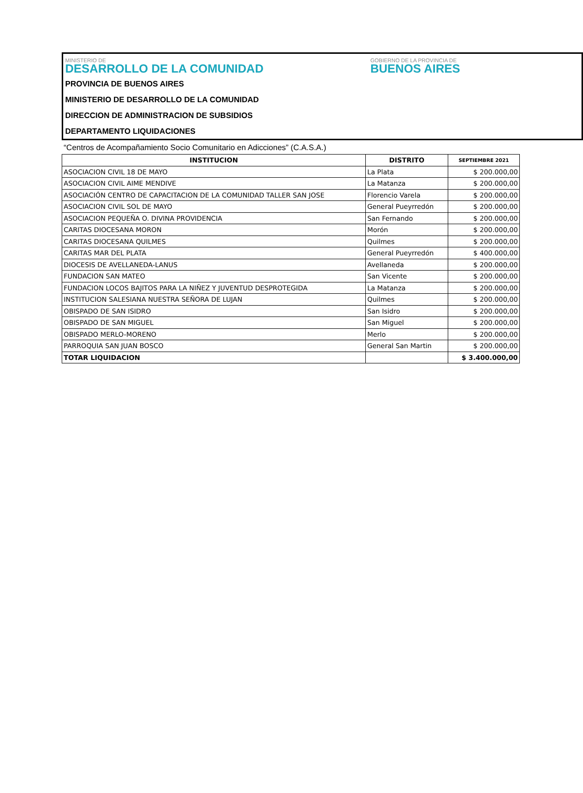MINISTERIO DE
DESARROLLO DE LA COMUNIDAD
GOBIERNO DE LA PROVINCIA DE
BUENOS AIRES
PROVINCIA DE BUENOS AIRES
MINISTERIO DE DESARROLLO DE LA COMUNIDAD
DIRECCION DE ADMINISTRACION DE SUBSIDIOS
DEPARTAMENTO LIQUIDACIONES
“Centros de Acompañamiento Socio Comunitario en Adicciones” (C.A.S.A.)
| INSTITUCION | DISTRITO | SEPTIEMBRE 2021 |
| --- | --- | --- |
| ASOCIACION CIVIL 18 DE MAYO | La Plata | $ 200.000,00 |
| ASOCIACION CIVIL AIME MENDIVE | La Matanza | $ 200.000,00 |
| ASOCIACIÓN CENTRO DE CAPACITACION DE LA COMUNIDAD TALLER SAN JOSE | Florencio Varela | $ 200.000,00 |
| ASOCIACION CIVIL SOL DE MAYO | General Pueyrredón | $ 200.000,00 |
| ASOCIACION PEQUEÑA O. DIVINA PROVIDENCIA | San Fernando | $ 200.000,00 |
| CARITAS DIOCESANA MORON | Morón | $ 200.000,00 |
| CARITAS DIOCESANA QUILMES | Quilmes | $ 200.000,00 |
| CARITAS MAR DEL PLATA | General Pueyrredón | $ 400.000,00 |
| DIOCESIS DE AVELLANEDA-LANUS | Avellaneda | $ 200.000,00 |
| FUNDACION SAN MATEO | San Vicente | $ 200.000,00 |
| FUNDACION LOCOS BAJITOS PARA LA NIÑEZ Y JUVENTUD DESPROTEGIDA | La Matanza | $ 200.000,00 |
| INSTITUCION SALESIANA NUESTRA SEÑORA DE LUJAN | Quilmes | $ 200.000,00 |
| OBISPADO DE SAN ISIDRO | San Isidro | $ 200.000,00 |
| OBISPADO DE SAN MIGUEL | San Miguel | $ 200.000,00 |
| OBISPADO MERLO-MORENO | Merlo | $ 200.000,00 |
| PARROQUIA SAN JUAN BOSCO | General San Martin | $ 200.000,00 |
| TOTAR LIQUIDACION | | $ 3.400.000,00 |